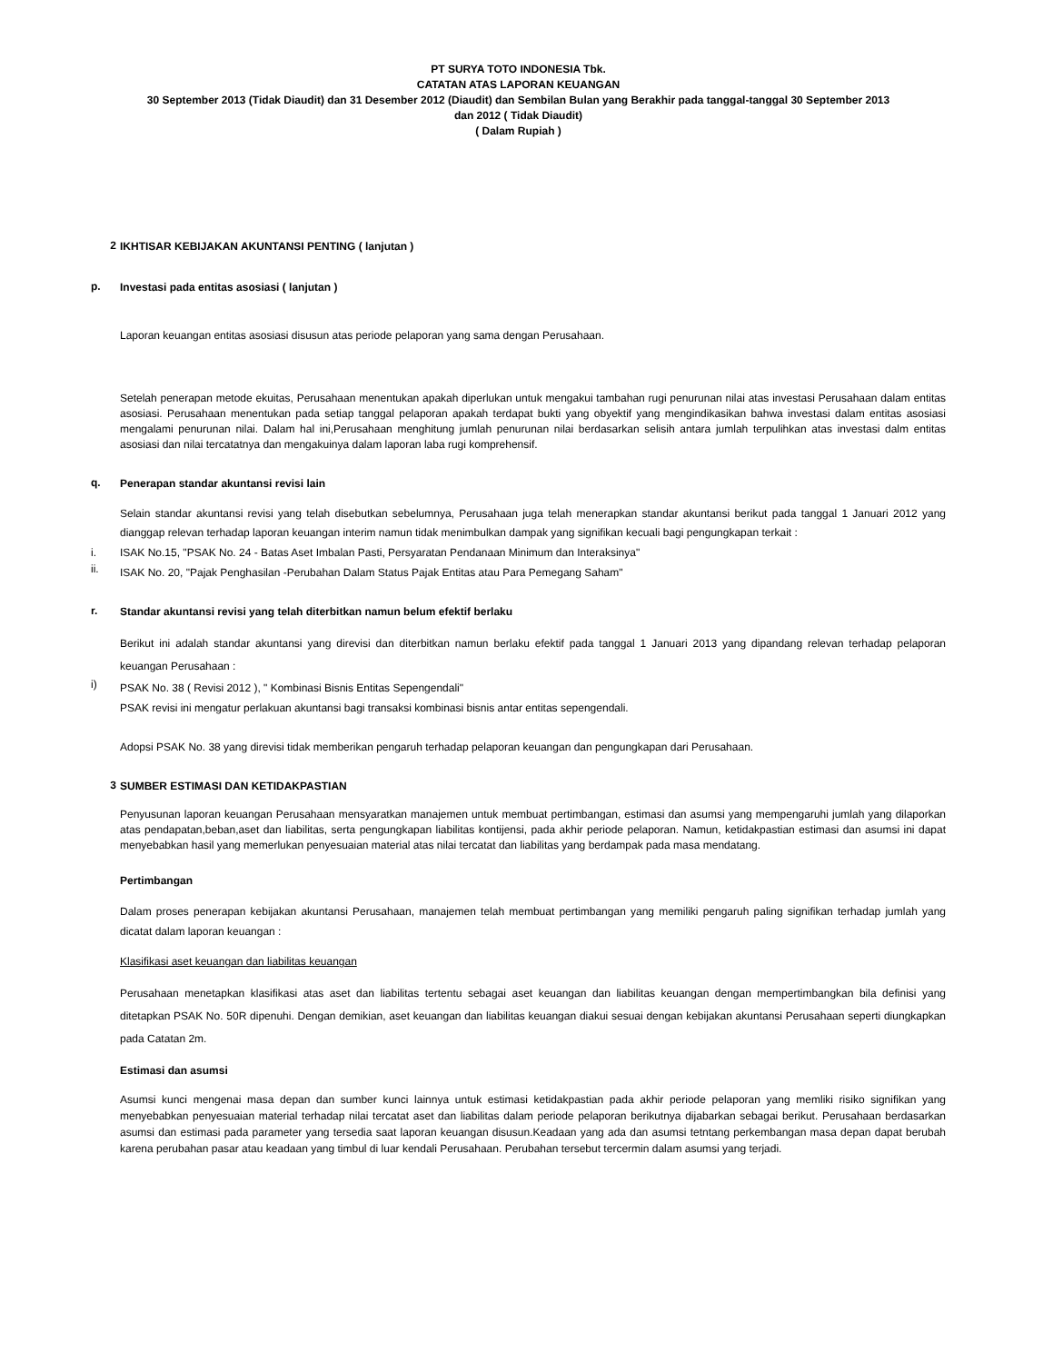PT SURYA TOTO INDONESIA Tbk.
CATATAN ATAS LAPORAN KEUANGAN
30 September 2013 (Tidak Diaudit) dan 31 Desember 2012 (Diaudit) dan Sembilan Bulan yang Berakhir pada tanggal-tanggal 30 September 2013
dan 2012 ( Tidak Diaudit)
( Dalam Rupiah )
2
IKHTISAR KEBIJAKAN AKUNTANSI PENTING ( lanjutan )
p.
Investasi pada entitas asosiasi ( lanjutan )
Laporan keuangan entitas asosiasi disusun atas periode pelaporan yang sama dengan Perusahaan.
Setelah penerapan metode ekuitas, Perusahaan menentukan apakah diperlukan untuk mengakui tambahan rugi penurunan nilai atas investasi Perusahaan dalam entitas asosiasi. Perusahaan menentukan pada setiap tanggal pelaporan apakah terdapat bukti yang obyektif yang mengindikasikan bahwa investasi dalam entitas asosiasi mengalami penurunan nilai. Dalam hal ini,Perusahaan menghitung jumlah penurunan nilai berdasarkan selisih antara jumlah terpulihkan atas investasi dalm entitas asosiasi dan nilai tercatatnya dan mengakuinya dalam laporan laba rugi komprehensif.
q.
Penerapan standar akuntansi revisi lain
Selain standar akuntansi revisi yang telah disebutkan sebelumnya, Perusahaan juga telah menerapkan standar akuntansi berikut pada tanggal 1 Januari 2012 yang dianggap relevan terhadap laporan keuangan interim namun tidak menimbulkan dampak yang signifikan kecuali bagi pengungkapan terkait :
i.
ISAK No.15, "PSAK No. 24 - Batas Aset Imbalan Pasti, Persyaratan Pendanaan Minimum dan Interaksinya"
ii.
ISAK No. 20, "Pajak Penghasilan -Perubahan Dalam Status Pajak Entitas atau Para Pemegang Saham"
r.
Standar akuntansi revisi yang telah diterbitkan namun belum efektif berlaku
Berikut ini adalah standar akuntansi yang direvisi dan diterbitkan namun berlaku efektif pada tanggal 1 Januari 2013 yang dipandang relevan terhadap pelaporan keuangan Perusahaan :
i)
PSAK No. 38 ( Revisi 2012 ), " Kombinasi Bisnis Entitas Sepengendali"
PSAK revisi ini mengatur perlakuan akuntansi bagi transaksi kombinasi bisnis antar entitas sepengendali.
Adopsi PSAK No. 38 yang direvisi tidak memberikan pengaruh terhadap pelaporan keuangan dan pengungkapan dari Perusahaan.
3
SUMBER ESTIMASI DAN KETIDAKPASTIAN
Penyusunan laporan keuangan Perusahaan mensyaratkan manajemen untuk membuat pertimbangan, estimasi dan asumsi yang mempengaruhi jumlah yang dilaporkan atas pendapatan,beban,aset dan liabilitas, serta pengungkapan liabilitas kontijensi, pada akhir periode pelaporan. Namun, ketidakpastian estimasi dan asumsi ini dapat menyebabkan hasil yang memerlukan penyesuaian material atas nilai tercatat dan liabilitas yang berdampak pada masa mendatang.
Pertimbangan
Dalam proses penerapan kebijakan akuntansi Perusahaan, manajemen telah membuat pertimbangan yang memiliki pengaruh paling signifikan terhadap jumlah yang dicatat dalam laporan keuangan :
Klasifikasi aset keuangan dan liabilitas keuangan
Perusahaan menetapkan klasifikasi atas aset dan liabilitas tertentu sebagai aset keuangan dan liabilitas keuangan dengan mempertimbangkan bila definisi yang ditetapkan PSAK No. 50R dipenuhi. Dengan demikian, aset keuangan dan liabilitas keuangan diakui sesuai dengan kebijakan akuntansi Perusahaan seperti diungkapkan pada Catatan 2m.
Estimasi dan asumsi
Asumsi kunci mengenai masa depan dan sumber kunci lainnya untuk estimasi ketidakpastian pada akhir periode pelaporan yang memliki risiko signifikan yang menyebabkan penyesuaian material terhadap nilai tercatat aset dan liabilitas dalam periode pelaporan berikutnya dijabarkan sebagai berikut. Perusahaan berdasarkan asumsi dan estimasi pada parameter yang tersedia saat laporan keuangan disusun.Keadaan yang ada dan asumsi tetntang perkembangan masa depan dapat berubah karena perubahan pasar atau keadaan yang timbul di luar kendali Perusahaan. Perubahan tersebut tercermin dalam asumsi yang terjadi.